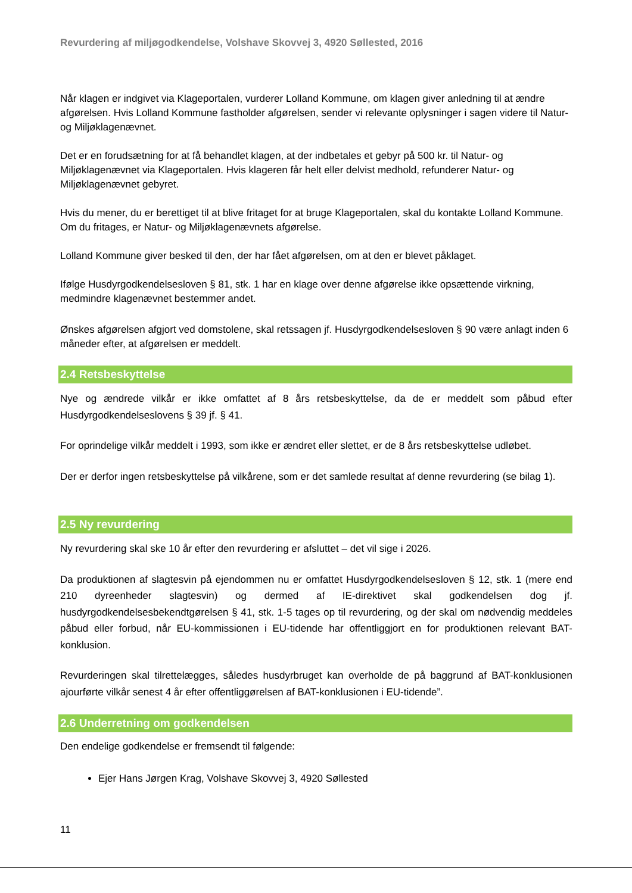Revurdering af miljøgodkendelse, Volshave Skovvej 3, 4920 Søllested, 2016
Når klagen er indgivet via Klageportalen, vurderer Lolland Kommune, om klagen giver anledning til at ændre afgørelsen. Hvis Lolland Kommune fastholder afgørelsen, sender vi relevante oplysninger i sagen videre til Natur- og Miljøklagenævnet.
Det er en forudsætning for at få behandlet klagen, at der indbetales et gebyr på 500 kr. til Natur- og Miljøklagenævnet via Klageportalen. Hvis klageren får helt eller delvist medhold, refunderer Natur- og Miljøklagenævnet gebyret.
Hvis du mener, du er berettiget til at blive fritaget for at bruge Klageportalen, skal du kontakte Lolland Kommune. Om du fritages, er Natur- og Miljøklagenævnets afgørelse.
Lolland Kommune giver besked til den, der har fået afgørelsen, om at den er blevet påklaget.
Ifølge Husdyrgodkendelsesloven § 81, stk. 1 har en klage over denne afgørelse ikke opsættende virkning, medmindre klagenævnet bestemmer andet.
Ønskes afgørelsen afgjort ved domstolene, skal retssagen jf. Husdyrgodkendelsesloven § 90 være anlagt inden 6 måneder efter, at afgørelsen er meddelt.
2.4 Retsbeskyttelse
Nye og ændrede vilkår er ikke omfattet af 8 års retsbeskyttelse, da de er meddelt som påbud efter Husdyrgodkendelseslovens § 39 jf. § 41.
For oprindelige vilkår meddelt i 1993, som ikke er ændret eller slettet, er de 8 års retsbeskyttelse udløbet.
Der er derfor ingen retsbeskyttelse på vilkårene, som er det samlede resultat af denne revurdering (se bilag 1).
2.5 Ny revurdering
Ny revurdering skal ske 10 år efter den revurdering er afsluttet – det vil sige i 2026.
Da produktionen af slagtesvin på ejendommen nu er omfattet Husdyrgodkendelsesloven § 12, stk. 1 (mere end 210 dyreenheder slagtesvin) og dermed af IE-direktivet skal godkendelsen dog jf. husdyrgodkendelsesbekendtgørelsen § 41, stk. 1-5 tages op til revurdering, og der skal om nødvendig meddeles påbud eller forbud, når EU-kommissionen i EU-tidende har offentliggjort en for produktionen relevant BAT-konklusion.
Revurderingen skal tilrettelægges, således husdyrbruget kan overholde de på baggrund af BAT-konklusionen ajourførte vilkår senest 4 år efter offentliggørelsen af BAT-konklusionen i EU-tidende”.
2.6 Underretning om godkendelsen
Den endelige godkendelse er fremsendt til følgende:
Ejer Hans Jørgen Krag, Volshave Skovvej 3, 4920 Søllested
11